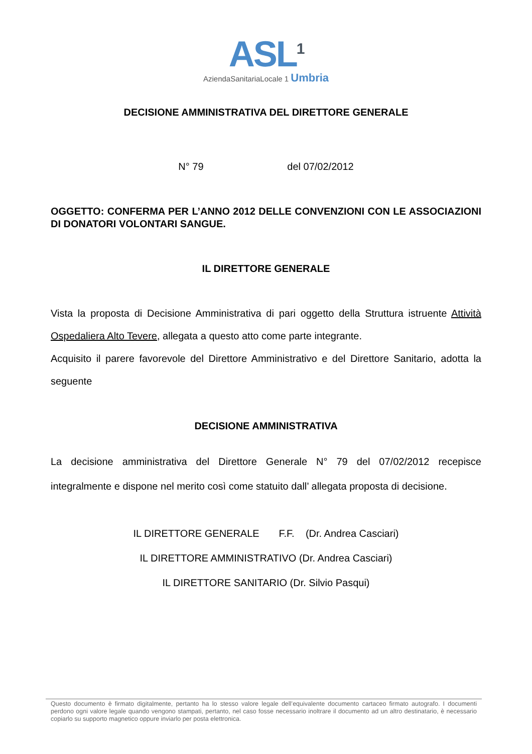ASL<sup>1</sup>
AziendaSanitariaLocale 1 Umbria
DECISIONE AMMINISTRATIVA DEL DIRETTORE GENERALE
N° 79 del 07/02/2012
OGGETTO: CONFERMA PER L’ANNO 2012 DELLE CONVENZIONI CON LE ASSOCIAZIONI DI DONATORI VOLONTARI SANGUE.
IL DIRETTORE GENERALE
Vista la proposta di Decisione Amministrativa di pari oggetto della Struttura istruente Attività Ospedaliera Alto Tevere, allegata a questo atto come parte integrante.
Acquisito il parere favorevole del Direttore Amministrativo e del Direttore Sanitario, adotta la seguente
DECISIONE AMMINISTRATIVA
La decisione amministrativa del Direttore Generale N° 79 del 07/02/2012 recepisce integralmente e dispone nel merito così come statuito dall’ allegata proposta di decisione.
IL DIRETTORE GENERALE F.F. (Dr. Andrea Casciari)
IL DIRETTORE AMMINISTRATIVO (Dr. Andrea Casciari)
IL DIRETTORE SANITARIO (Dr. Silvio Pasqui)
Questo documento è firmato digitalmente, pertanto ha lo stesso valore legale dell’equivalente documento cartaceo firmato autografo. I documenti perdono ogni valore legale quando vengono stampati, pertanto, nel caso fosse necessario inoltrare il documento ad un altro destinatario, è necessario copiarlo su supporto magnetico oppure inviarlo per posta elettronica.